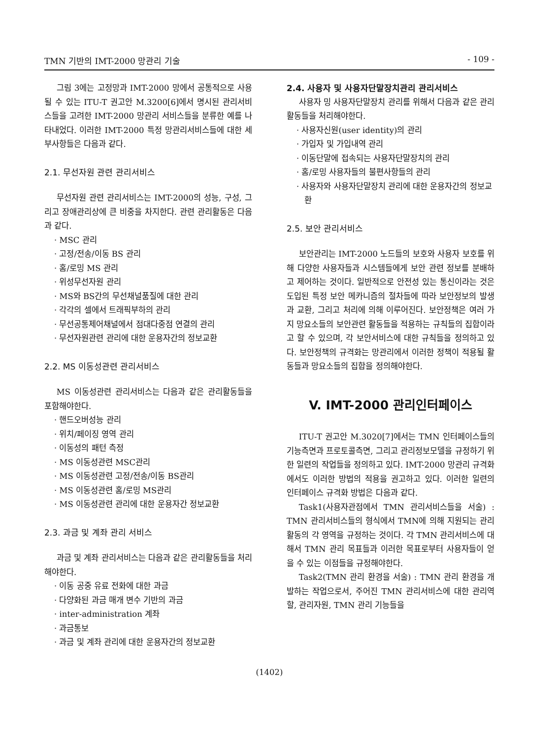TMN 기반의 IMT-2000 망관리 기술 - 109 -
그림 3에는 고정망과 IMT-2000 망에서 공통적으로 사용될 수 있는 ITU-T 권고안 M.3200[6]에서 명시된 관리서비스들을 고려한 IMT-2000 망관리 서비스들을 분류한 예를 나타내었다. 이러한 IMT-2000 특정 망관리서비스들에 대한 세부사항들은 다음과 같다.
2.1. 무선자원 관련 관리서비스
무선자원 관련 관리서비스는 IMT-2000의 성능, 구성, 그리고 장애관리상에 큰 비중을 차지한다. 관련 관리활동은 다음과 같다.
· MSC 관리
· 고정/전송/이동 BS 관리
· 홈/로밍 MS 관리
· 위성무선자원 관리
· MS와 BS간의 무선채널품질에 대한 관리
· 각각의 셀에서 트래픽부하의 관리
· 무선공통제어채널에서 점대다중점 연결의 관리
· 무선자원관련 관리에 대한 운용자간의 정보교환
2.2. MS 이동성관련 관리서비스
MS 이동성관련 관리서비스는 다음과 같은 관리활동들을 포함해야한다.
· 핸드오버성능 관리
· 위치/페이징 영역 관리
· 이동성의 패턴 측정
· MS 이동성관련 MSC관리
· MS 이동성관련 고정/전송/이동 BS관리
· MS 이동성관련 홈/로밍 MS관리
· MS 이동성관련 관리에 대한 운용자간 정보교환
2.3. 과금 및 계좌 관리 서비스
과금 및 계좌 관리서비스는 다음과 같은 관리활동들을 처리해야한다.
· 이동 공중 유료 전화에 대한 과금
· 다양화된 과금 매개 변수 기반의 과금
· inter-administration 계좌
· 과금통보
· 과금 및 계좌 관리에 대한 운용자간의 정보교환
2.4. 사용자 및 사용자단말장치관리 관리서비스
사용자 밍 사용자단말장치 관리를 위해서 다음과 같은 관리활동들을 처리해야한다.
· 사용자신원(user identity)의 관리
· 가입자 및 가입내역 관리
· 이동단말에 접속되는 사용자단말장치의 관리
· 홈/로밍 사용자들의 불편사항들의 관리
· 사용자와 사용자단말장치 관리에 대한 운용자간의 정보교환
2.5. 보안 관리서비스
보안관리는 IMT-2000 노드들의 보호와 사용자 보호를 위해 다양한 사용자들과 시스템들에게 보안 관련 정보를 분배하고 제어하는 것이다. 일반적으로 안전성 있는 통신이라는 것은 도입된 특정 보안 메카니즘의 절차들에 따라 보안정보의 발생과 교환, 그리고 처리에 의해 이루어진다. 보안정책은 여러 가지 망요소들의 보안관련 활동들을 적용하는 규칙들의 집합이라고 할 수 있으며, 각 보안서비스에 대한 규칙들을 정의하고 있다. 보안정책의 규격화는 망관리에서 이러한 정책이 적용될 활동들과 망요소들의 집합을 정의해야한다.
V. IMT-2000 관리인터페이스
ITU-T 권고안 M.3020[7]에서는 TMN 인터페이스들의 기능측면과 프로토콜측면, 그리고 관리정보모델을 규정하기 위한 일련의 작업들을 정의하고 있다. IMT-2000 망관리 규격화에서도 이러한 방법의 적용을 권고하고 있다. 이러한 일련의 인터페이스 규격화 방법은 다음과 같다.
Task1(사용자관점에서 TMN 관리서비스들을 서술) : TMN 관리서비스들의 형식에서 TMN에 의해 지원되는 관리활동의 각 영역을 규정하는 것이다. 각 TMN 관리서비스에 대해서 TMN 관리 목표들과 이러한 목표로부터 사용자들이 얻을 수 있는 이점들을 규정해야한다.
Task2(TMN 관리 환경을 서술) : TMN 관리 환경을 개발하는 작업으로서, 주어진 TMN 관리서비스에 대한 관리역할, 관리자원, TMN 관리 기능들을
(1402)